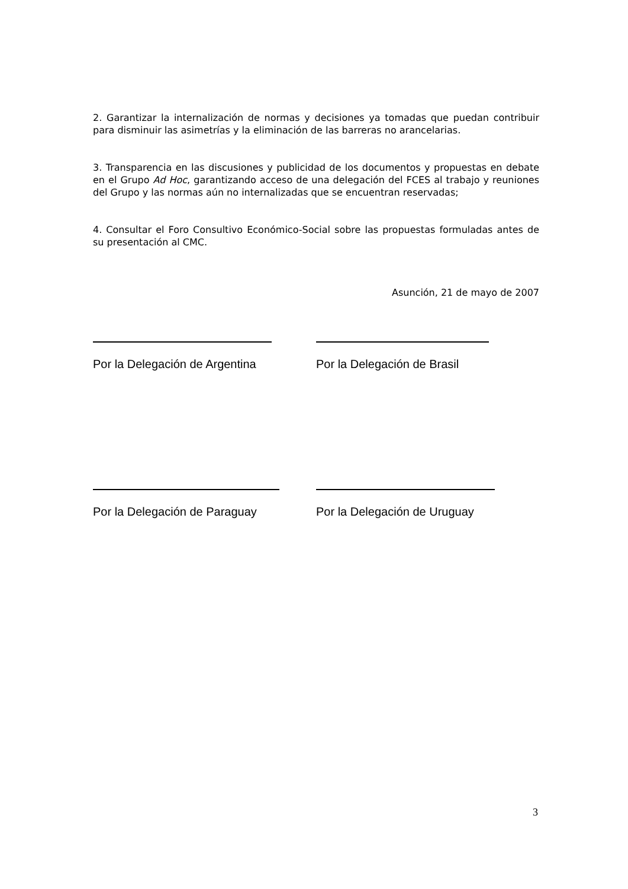2. Garantizar la internalización de normas y decisiones ya tomadas que puedan contribuir para disminuir las asimetrías y la eliminación de las barreras no arancelarias.
3. Transparencia en las discusiones y publicidad de los documentos y propuestas en debate en el Grupo Ad Hoc, garantizando acceso de una delegación del FCES al trabajo y reuniones del Grupo y las normas aún no internalizadas que se encuentran reservadas;
4. Consultar el Foro Consultivo Económico-Social sobre las propuestas formuladas antes de su presentación al CMC.
Asunción, 21 de mayo de 2007
Por la Delegación de Argentina Por la Delegación de Brasil
Por la Delegación de Paraguay Por la Delegación de Uruguay
3